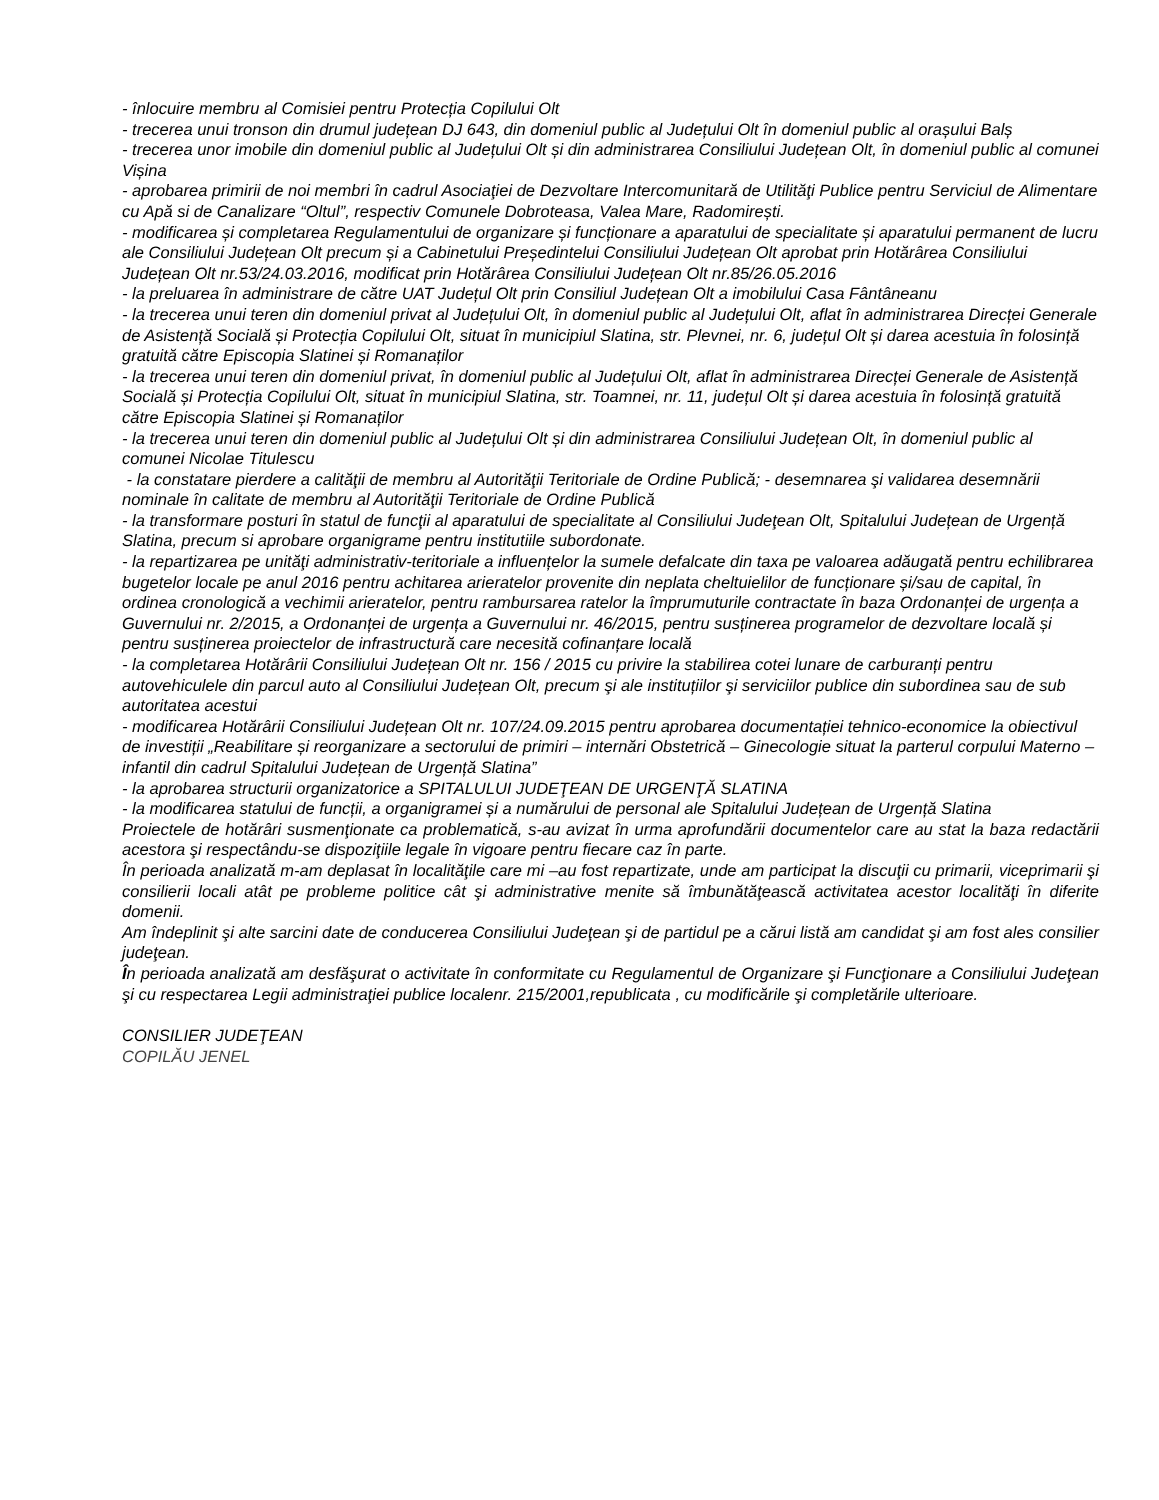- înlocuire membru al Comisiei pentru Protecția Copilului Olt
- trecerea unui tronson din drumul județean DJ 643, din domeniul public al Județului Olt în domeniul public al orașului Balș
- trecerea unor imobile din domeniul public al Județului Olt și din administrarea Consiliului Județean Olt, în domeniul public al comunei Vișina
- aprobarea primirii de noi membri în cadrul Asociaţiei de Dezvoltare Intercomunitară de Utilităţi Publice pentru Serviciul de Alimentare cu Apă si de Canalizare “Oltul”, respectiv Comunele Dobroteasa, Valea Mare, Radomirești.
- modificarea și completarea Regulamentului de organizare și funcționare a aparatului de specialitate și aparatului permanent de lucru ale Consiliului Județean Olt precum și a Cabinetului Președintelui Consiliului Județean Olt aprobat prin Hotărârea Consiliului Județean Olt nr.53/24.03.2016, modificat prin Hotărârea Consiliului Județean Olt nr.85/26.05.2016
- la preluarea în administrare de către UAT Județul Olt prin Consiliul Județean Olt a imobilului Casa Fântâneanu
- la trecerea unui teren din domeniul privat al Județului Olt, în domeniul public al Județului Olt, aflat în administrarea Direcței Generale de Asistență Socială și Protecția Copilului Olt, situat în municipiul Slatina, str. Plevnei, nr. 6, județul Olt și darea acestuia în folosință gratuită către Episcopia Slatinei și Romanaților
- la trecerea unui teren din domeniul privat, în domeniul public al Județului Olt, aflat în administrarea Direcței Generale de Asistență Socială și Protecția Copilului Olt, situat în municipiul Slatina, str. Toamnei, nr. 11, județul Olt și darea acestuia în folosință gratuită către Episcopia Slatinei și Romanaților
- la trecerea unui teren din domeniul public al Județului Olt și din administrarea Consiliului Județean Olt, în domeniul public al comunei Nicolae Titulescu
- la constatare pierdere a calităţii de membru al Autorităţii Teritoriale de Ordine Publică; - desemnarea şi validarea desemnării nominale în calitate de membru al Autorităţii Teritoriale de Ordine Publică
- la transformare posturi în statul de funcţii al aparatului de specialitate al Consiliului Judeţean Olt, Spitalului Județean de Urgență Slatina, precum si aprobare organigrame pentru institutiile subordonate.
- la repartizarea pe unităţi administrativ-teritoriale a influențelor la sumele defalcate din taxa pe valoarea adăugată pentru echilibrarea bugetelor locale pe anul 2016 pentru achitarea arieratelor provenite din neplata cheltuielilor de funcționare și/sau de capital, în ordinea cronologică a vechimii arieratelor, pentru rambursarea ratelor la împrumuturile contractate în baza Ordonanței de urgența a Guvernului nr. 2/2015, a Ordonanței de urgența a Guvernului nr. 46/2015, pentru susținerea programelor de dezvoltare locală și pentru susținerea proiectelor de infrastructură care necesită cofinanțare locală
- la completarea Hotărârii Consiliului Județean Olt nr. 156 / 2015 cu privire la stabilirea cotei lunare de carburanți pentru autovehiculele din parcul auto al Consiliului Județean Olt, precum şi ale instituțiilor şi serviciilor publice din subordinea sau de sub autoritatea acestui
- modificarea Hotărârii Consiliului Județean Olt nr. 107/24.09.2015 pentru aprobarea documentației tehnico-economice la obiectivul de investiții „Reabilitare și reorganizare a sectorului de primiri – internări Obstetrică – Ginecologie situat la parterul corpului Materno – infantil din cadrul Spitalului Județean de Urgență Slatina”
- la aprobarea structurii organizatorice a SPITALULUI JUDEŢEAN DE URGENŢĂ SLATINA
- la modificarea statului de funcții, a organigramei și a numărului de personal ale Spitalului Județean de Urgență Slatina
Proiectele de hotărâri susmenţionate ca problematică, s-au avizat în urma aprofundării documentelor care au stat la baza redactării acestora şi respectându-se dispoziţiile legale în vigoare pentru fiecare caz în parte.
În perioada analizată m-am deplasat în localităţile care mi –au fost repartizate, unde am participat la discuţii cu primarii, viceprimarii şi consilierii locali atât pe probleme politice cât şi administrative menite să îmbunătăţească activitatea acestor localităţi în diferite domenii.
Am îndeplinit şi alte sarcini date de conducerea Consiliului Judeţean şi de partidul pe a cărui listă am candidat şi am fost ales consilier judeţean.
În perioada analizată am desfăşurat o activitate în conformitate cu Regulamentul de Organizare şi Funcţionare a Consiliului Judeţean şi cu respectarea Legii administraţiei publice localenr. 215/2001,republicata , cu modificările şi completările ulterioare.
CONSILIER JUDEŢEAN
COPILĂU JENEL